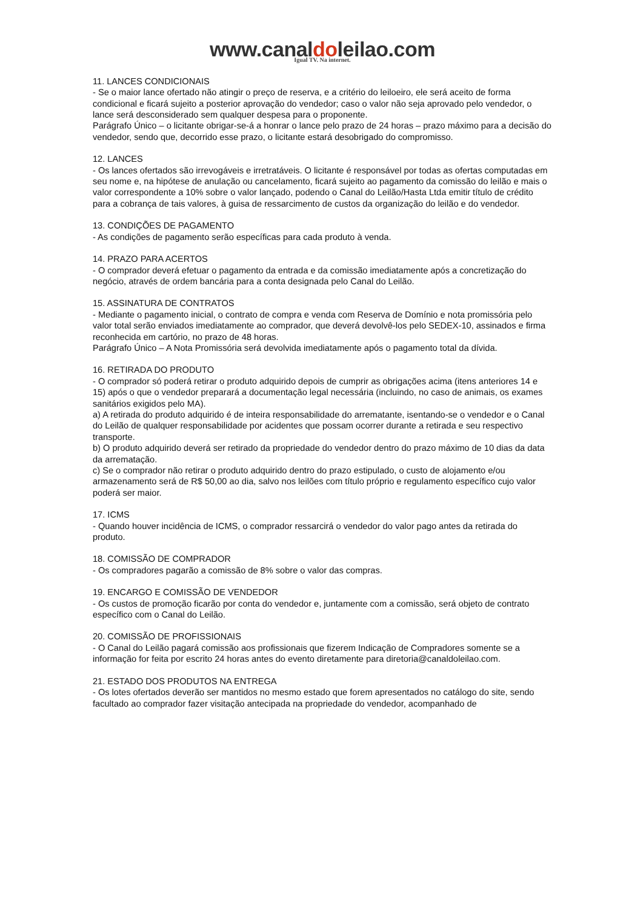www.canaldoleilao.com
Igual TV. Na internet.
11. LANCES CONDICIONAIS
- Se o maior lance ofertado não atingir o preço de reserva, e a critério do leiloeiro, ele será aceito de forma condicional e ficará sujeito a posterior aprovação do vendedor; caso o valor não seja aprovado pelo vendedor, o lance será desconsiderado sem qualquer despesa para o proponente.
Parágrafo Único – o licitante obrigar-se-á a honrar o lance pelo prazo de 24 horas – prazo máximo para a decisão do vendedor, sendo que, decorrido esse prazo, o licitante estará desobrigado do compromisso.
12. LANCES
- Os lances ofertados são irrevogáveis e irretratáveis. O licitante é responsável por todas as ofertas computadas em seu nome e, na hipótese de anulação ou cancelamento, ficará sujeito ao pagamento da comissão do leilão e mais o valor correspondente a 10% sobre o valor lançado, podendo o Canal do Leilão/Hasta Ltda emitir título de crédito para a cobrança de tais valores, à guisa de ressarcimento de custos da organização do leilão e do vendedor.
13. CONDIÇÕES DE PAGAMENTO
- As condições de pagamento serão específicas para cada produto à venda.
14. PRAZO PARA ACERTOS
- O comprador deverá efetuar o pagamento da entrada e da comissão imediatamente após a concretização do negócio, através de ordem bancária para a conta designada pelo Canal do Leilão.
15. ASSINATURA DE CONTRATOS
- Mediante o pagamento inicial, o contrato de compra e venda com Reserva de Domínio e nota promissória pelo valor total serão enviados imediatamente ao comprador, que deverá devolvê-los pelo SEDEX-10, assinados e firma reconhecida em cartório, no prazo de 48 horas.
Parágrafo Único – A Nota Promissória será devolvida imediatamente após o pagamento total da dívida.
16. RETIRADA DO PRODUTO
- O comprador só poderá retirar o produto adquirido depois de cumprir as obrigações acima (itens anteriores 14 e 15) após o que o vendedor preparará a documentação legal necessária (incluindo, no caso de animais, os exames sanitários exigidos pelo MA).
a) A retirada do produto adquirido é de inteira responsabilidade do arrematante, isentando-se o vendedor e o Canal do Leilão de qualquer responsabilidade por acidentes que possam ocorrer durante a retirada e seu respectivo transporte.
b) O produto adquirido deverá ser retirado da propriedade do vendedor dentro do prazo máximo de 10 dias da data da arrematação.
c) Se o comprador não retirar o produto adquirido dentro do prazo estipulado, o custo de alojamento e/ou armazenamento será de R$ 50,00 ao dia, salvo nos leilões com título próprio e regulamento específico cujo valor poderá ser maior.
17. ICMS
- Quando houver incidência de ICMS, o comprador ressarcirá o vendedor do valor pago antes da retirada do produto.
18. COMISSÃO DE COMPRADOR
- Os compradores pagarão a comissão de 8% sobre o valor das compras.
19. ENCARGO E COMISSÃO DE VENDEDOR
- Os custos de promoção ficarão por conta do vendedor e, juntamente com a comissão, será objeto de contrato específico com o Canal do Leilão.
20. COMISSÃO DE PROFISSIONAIS
- O Canal do Leilão pagará comissão aos profissionais que fizerem Indicação de Compradores somente se a informação for feita por escrito 24 horas antes do evento diretamente para diretoria@canaldoleilao.com.
21. ESTADO DOS PRODUTOS NA ENTREGA
- Os lotes ofertados deverão ser mantidos no mesmo estado que forem apresentados no catálogo do site, sendo facultado ao comprador fazer visitação antecipada na propriedade do vendedor, acompanhado de